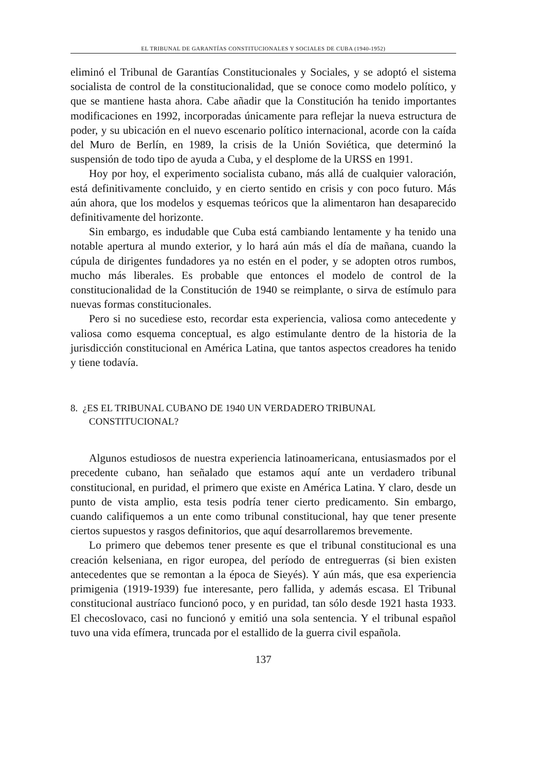EL TRIBUNAL DE GARANTÍAS CONSTITUCIONALES Y SOCIALES DE CUBA (1940-1952)
eliminó el Tribunal de Garantías Constitucionales y Sociales, y se adoptó el sistema socialista de control de la constitucionalidad, que se conoce como modelo político, y que se mantiene hasta ahora. Cabe añadir que la Constitución ha tenido importantes modificaciones en 1992, incorporadas únicamente para reflejar la nueva estructura de poder, y su ubicación en el nuevo escenario político internacional, acorde con la caída del Muro de Berlín, en 1989, la crisis de la Unión Soviética, que determinó la suspensión de todo tipo de ayuda a Cuba, y el desplome de la URSS en 1991.
Hoy por hoy, el experimento socialista cubano, más allá de cualquier valoración, está definitivamente concluido, y en cierto sentido en crisis y con poco futuro. Más aún ahora, que los modelos y esquemas teóricos que la alimentaron han desaparecido definitivamente del horizonte.
Sin embargo, es indudable que Cuba está cambiando lentamente y ha tenido una notable apertura al mundo exterior, y lo hará aún más el día de mañana, cuando la cúpula de dirigentes fundadores ya no estén en el poder, y se adopten otros rumbos, mucho más liberales. Es probable que entonces el modelo de control de la constitucionalidad de la Constitución de 1940 se reimplante, o sirva de estímulo para nuevas formas constitucionales.
Pero si no sucediese esto, recordar esta experiencia, valiosa como antecedente y valiosa como esquema conceptual, es algo estimulante dentro de la historia de la jurisdicción constitucional en América Latina, que tantos aspectos creadores ha tenido y tiene todavía.
8. ¿ES EL TRIBUNAL CUBANO DE 1940 UN VERDADERO TRIBUNAL CONSTITUCIONAL?
Algunos estudiosos de nuestra experiencia latinoamericana, entusiasmados por el precedente cubano, han señalado que estamos aquí ante un verdadero tribunal constitucional, en puridad, el primero que existe en América Latina. Y claro, desde un punto de vista amplio, esta tesis podría tener cierto predicamento. Sin embargo, cuando califiquemos a un ente como tribunal constitucional, hay que tener presente ciertos supuestos y rasgos definitorios, que aquí desarrollaremos brevemente.
Lo primero que debemos tener presente es que el tribunal constitucional es una creación kelseniana, en rigor europea, del período de entreguerras (si bien existen antecedentes que se remontan a la época de Sieyés). Y aún más, que esa experiencia primigenia (1919-1939) fue interesante, pero fallida, y además escasa. El Tribunal constitucional austríaco funcionó poco, y en puridad, tan sólo desde 1921 hasta 1933. El checoslovaco, casi no funcionó y emitió una sola sentencia. Y el tribunal español tuvo una vida efímera, truncada por el estallido de la guerra civil española.
137